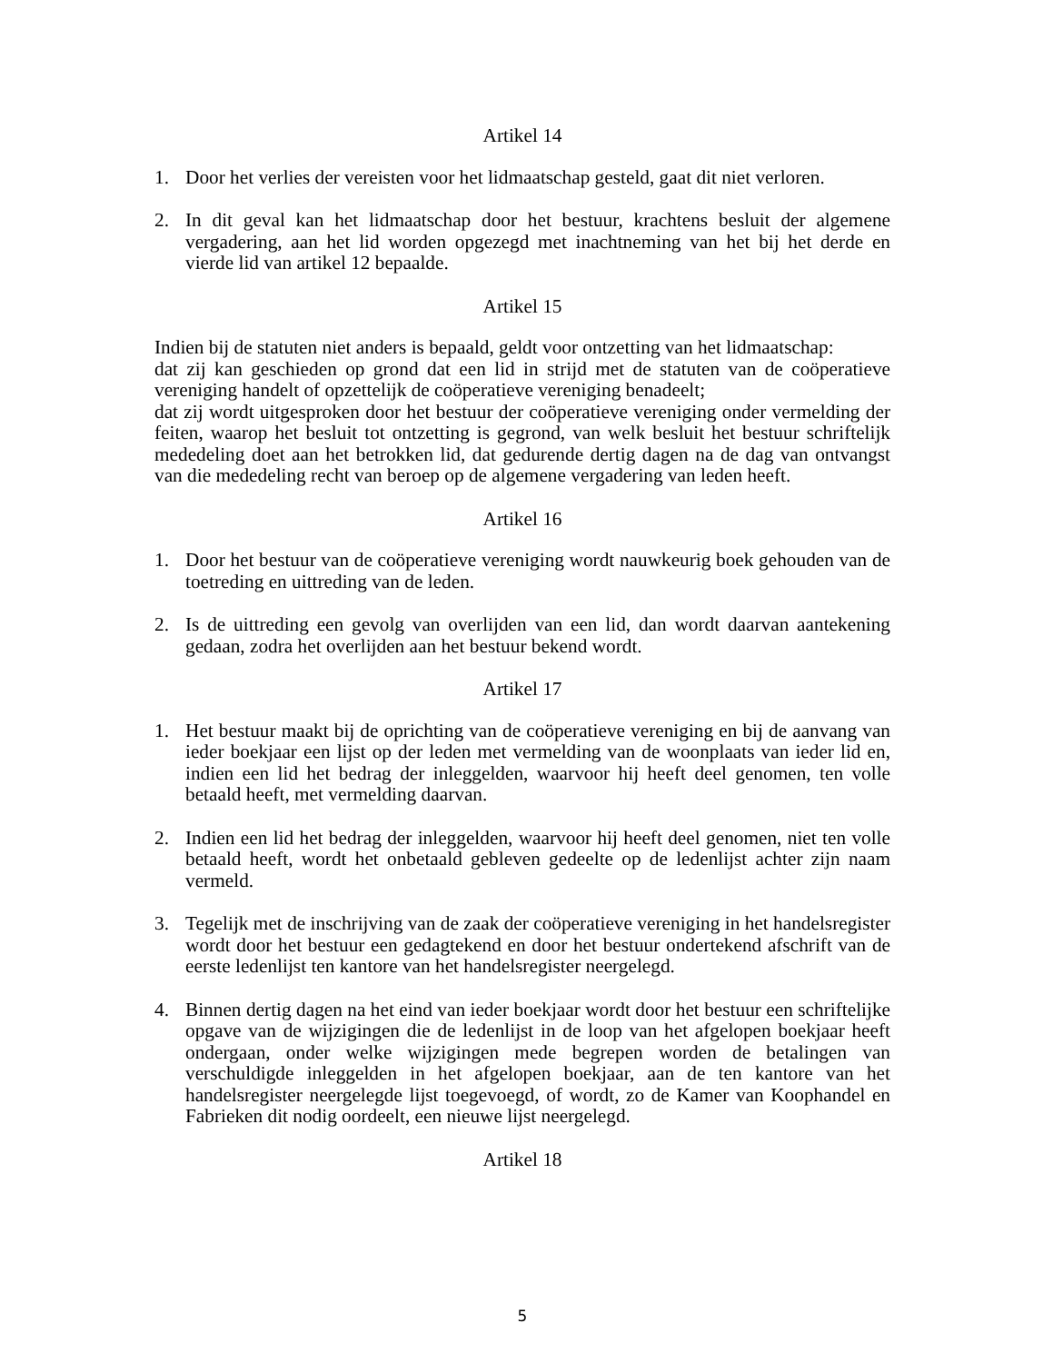Artikel 14
1. Door het verlies der vereisten voor het lidmaatschap gesteld, gaat dit niet verloren.
2. In dit geval kan het lidmaatschap door het bestuur, krachtens besluit der algemene vergadering, aan het lid worden opgezegd met inachtneming van het bij het derde en vierde lid van artikel 12 bepaalde.
Artikel 15
Indien bij de statuten niet anders is bepaald, geldt voor ontzetting van het lidmaatschap:
dat zij kan geschieden op grond dat een lid in strijd met de statuten van de coöperatieve vereniging handelt of opzettelijk de coöperatieve vereniging benadeelt;
dat zij wordt uitgesproken door het bestuur der coöperatieve vereniging onder vermelding der feiten, waarop het besluit tot ontzetting is gegrond, van welk besluit het bestuur schriftelijk mededeling doet aan het betrokken lid, dat gedurende dertig dagen na de dag van ontvangst van die mededeling recht van beroep op de algemene vergadering van leden heeft.
Artikel 16
1. Door het bestuur van de coöperatieve vereniging wordt nauwkeurig boek gehouden van de toetreding en uittreding van de leden.
2. Is de uittreding een gevolg van overlijden van een lid, dan wordt daarvan aantekening gedaan, zodra het overlijden aan het bestuur bekend wordt.
Artikel 17
1. Het bestuur maakt bij de oprichting van de coöperatieve vereniging en bij de aanvang van ieder boekjaar een lijst op der leden met vermelding van de woonplaats van ieder lid en, indien een lid het bedrag der inleggelden, waarvoor hij heeft deel genomen, ten volle betaald heeft, met vermelding daarvan.
2. Indien een lid het bedrag der inleggelden, waarvoor hij heeft deel genomen, niet ten volle betaald heeft, wordt het onbetaald gebleven gedeelte op de ledenlijst achter zijn naam vermeld.
3. Tegelijk met de inschrijving van de zaak der coöperatieve vereniging in het handelsregister wordt door het bestuur een gedagtekend en door het bestuur ondertekend afschrift van de eerste ledenlijst ten kantore van het handelsregister neergelegd.
4. Binnen dertig dagen na het eind van ieder boekjaar wordt door het bestuur een schriftelijke opgave van de wijzigingen die de ledenlijst in de loop van het afgelopen boekjaar heeft ondergaan, onder welke wijzigingen mede begrepen worden de betalingen van verschuldigde inleggelden in het afgelopen boekjaar, aan de ten kantore van het handelsregister neergelegde lijst toegevoegd, of wordt, zo de Kamer van Koophandel en Fabrieken dit nodig oordeelt, een nieuwe lijst neergelegd.
Artikel 18
5